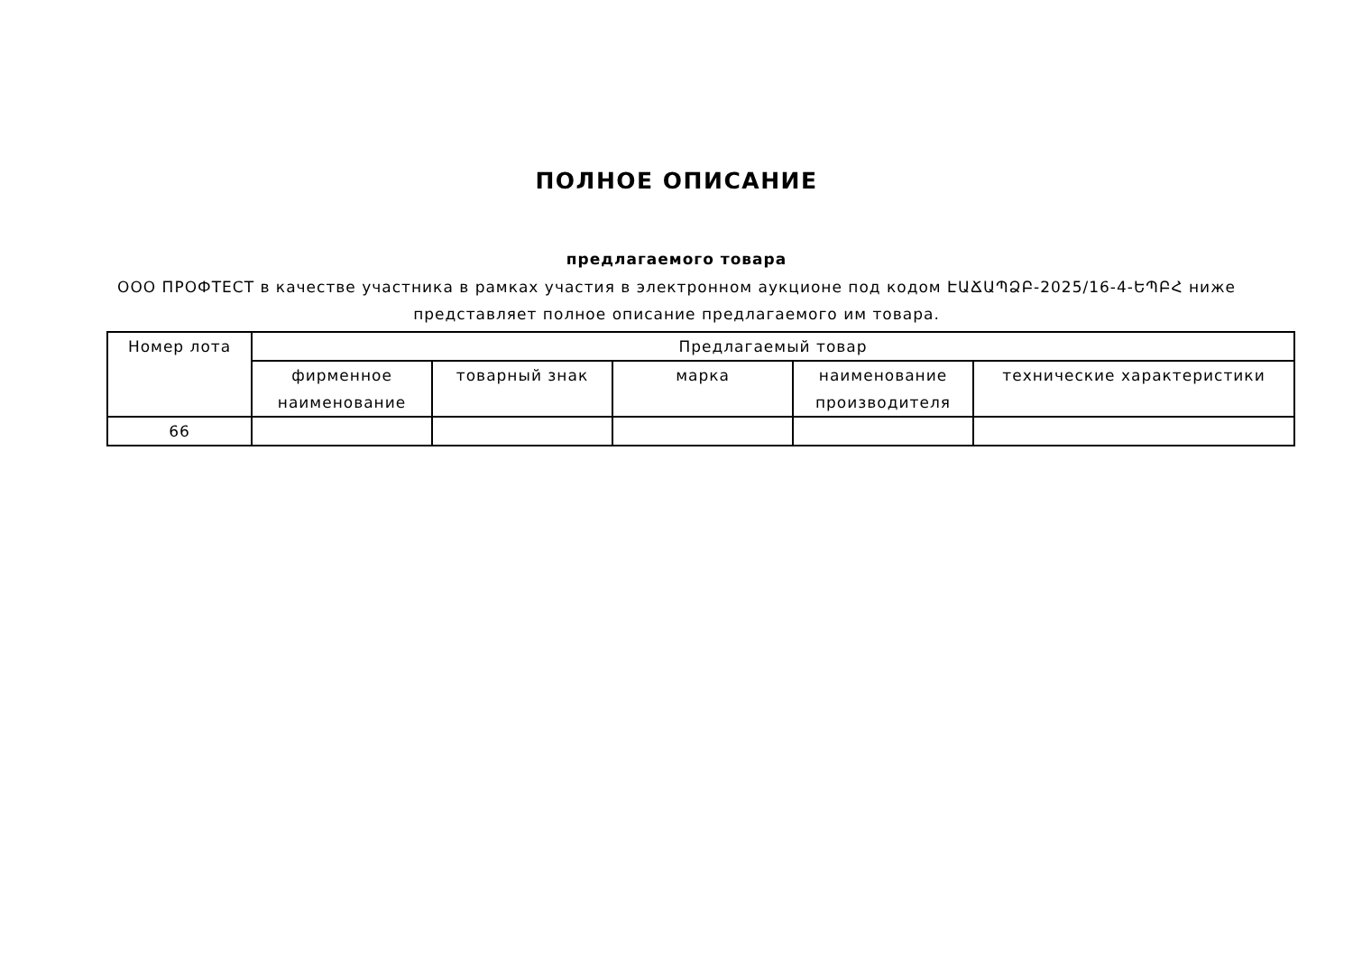ПОЛНОЕ ОПИСАНИЕ
предлагаемого товара
ООО ПРОФТЕСТ в качестве участника в рамках участия в электронном аукционе под кодом ԷԱՃԱՊՁԲ-2025/16-4-ԵՊԲՀ ниже представляет полное описание предлагаемого им товара.
| Номер лота | Предлагаемый товар | | | | |
| --- | --- | --- | --- | --- | --- |
| | фирменное наименование | товарный знак | марка | наименование производителя | технические характеристики |
| 66 | | | | | |